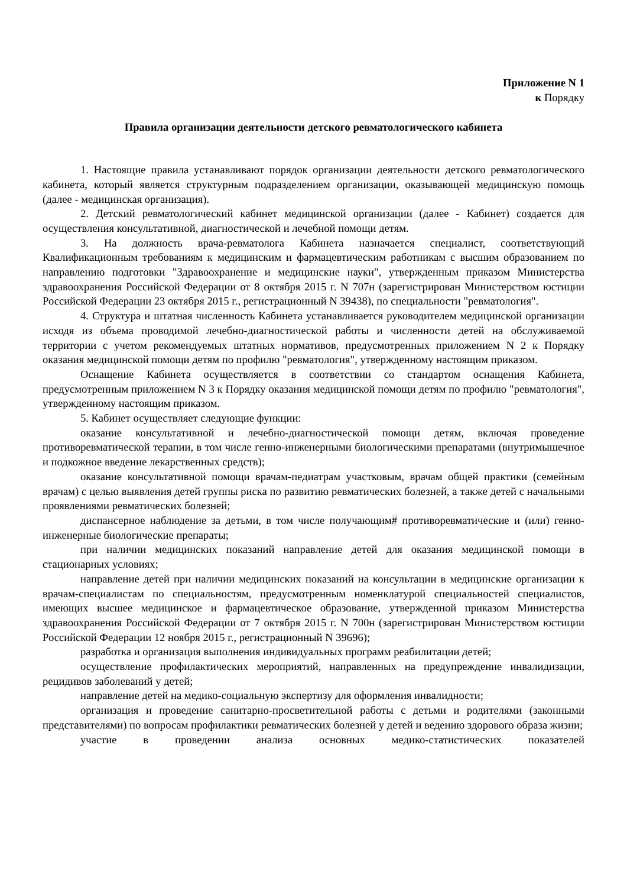Приложение N 1
к Порядку
Правила организации деятельности детского ревматологического кабинета
1. Настоящие правила устанавливают порядок организации деятельности детского ревматологического кабинета, который является структурным подразделением организации, оказывающей медицинскую помощь (далее - медицинская организация).
2. Детский ревматологический кабинет медицинской организации (далее - Кабинет) создается для осуществления консультативной, диагностической и лечебной помощи детям.
3. На должность врача-ревматолога Кабинета назначается специалист, соответствующий Квалификационным требованиям к медицинским и фармацевтическим работникам с высшим образованием по направлению подготовки "Здравоохранение и медицинские науки", утвержденным приказом Министерства здравоохранения Российской Федерации от 8 октября 2015 г. N 707н (зарегистрирован Министерством юстиции Российской Федерации 23 октября 2015 г., регистрационный N 39438), по специальности "ревматология".
4. Структура и штатная численность Кабинета устанавливается руководителем медицинской организации исходя из объема проводимой лечебно-диагностической работы и численности детей на обслуживаемой территории с учетом рекомендуемых штатных нормативов, предусмотренных приложением N 2 к Порядку оказания медицинской помощи детям по профилю "ревматология", утвержденному настоящим приказом.
Оснащение Кабинета осуществляется в соответствии со стандартом оснащения Кабинета, предусмотренным приложением N 3 к Порядку оказания медицинской помощи детям по профилю "ревматология", утвержденному настоящим приказом.
5. Кабинет осуществляет следующие функции:
оказание консультативной и лечебно-диагностической помощи детям, включая проведение противоревматической терапии, в том числе генно-инженерными биологическими препаратами (внутримышечное и подкожное введение лекарственных средств);
оказание консультативной помощи врачам-педиатрам участковым, врачам общей практики (семейным врачам) с целью выявления детей группы риска по развитию ревматических болезней, а также детей с начальными проявлениями ревматических болезней;
диспансерное наблюдение за детьми, в том числе получающим# противоревматические и (или) генно-инженерные биологические препараты;
при наличии медицинских показаний направление детей для оказания медицинской помощи в стационарных условиях;
направление детей при наличии медицинских показаний на консультации в медицинские организации к врачам-специалистам по специальностям, предусмотренным номенклатурой специальностей специалистов, имеющих высшее медицинское и фармацевтическое образование, утвержденной приказом Министерства здравоохранения Российской Федерации от 7 октября 2015 г. N 700н (зарегистрирован Министерством юстиции Российской Федерации 12 ноября 2015 г., регистрационный N 39696);
разработка и организация выполнения индивидуальных программ реабилитации детей;
осуществление профилактических мероприятий, направленных на предупреждение инвалидизации, рецидивов заболеваний у детей;
направление детей на медико-социальную экспертизу для оформления инвалидности;
организация и проведение санитарно-просветительной работы с детьми и родителями (законными представителями) по вопросам профилактики ревматических болезней у детей и ведению здорового образа жизни;
участие в проведении анализа основных медико-статистических показателей